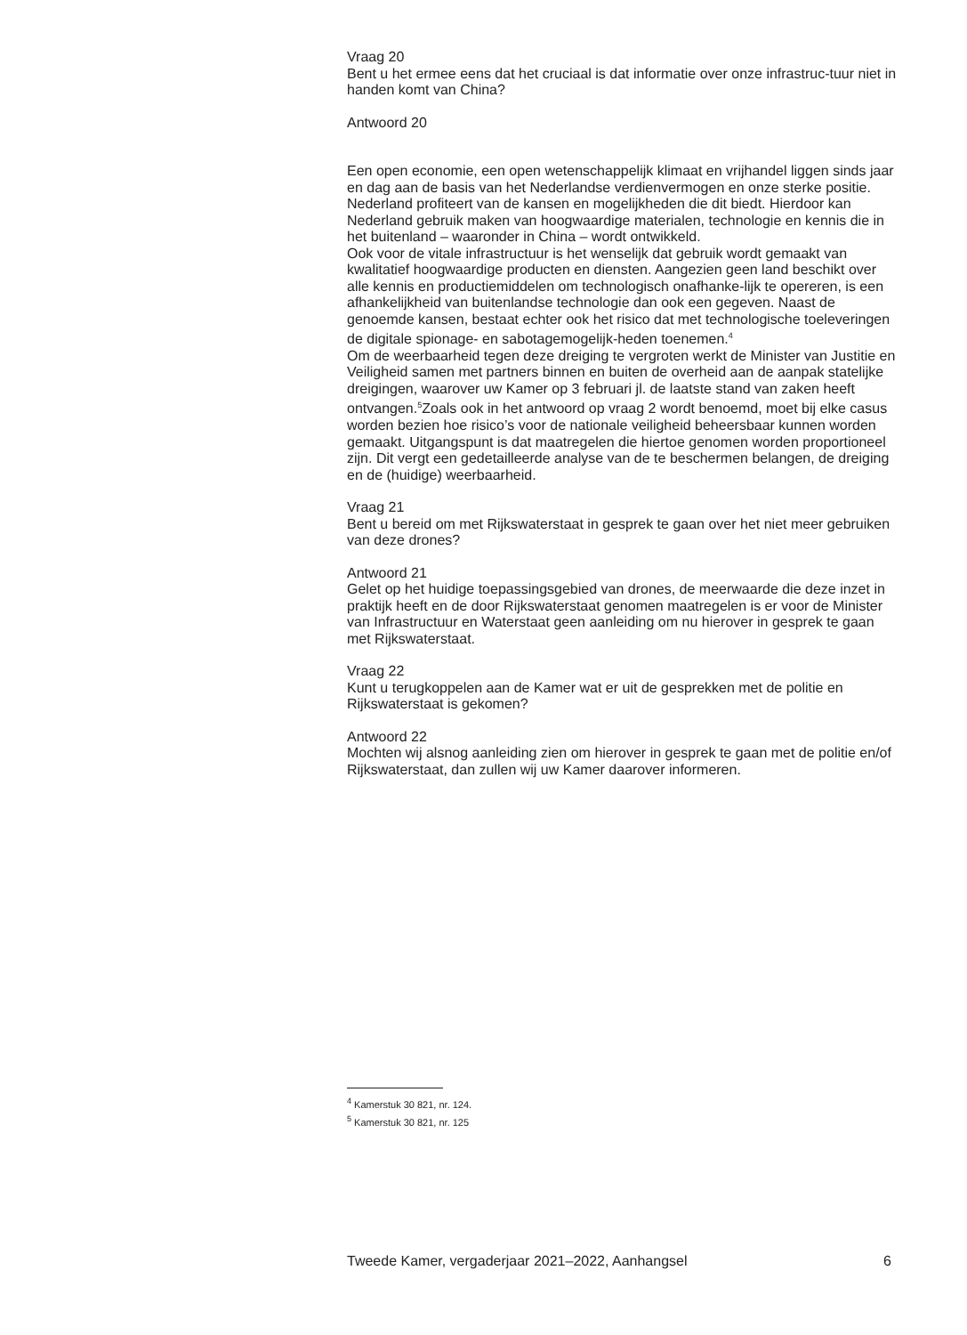Vraag 20
Bent u het ermee eens dat het cruciaal is dat informatie over onze infrastruc-tuur niet in handen komt van China?
Antwoord 20
Een open economie, een open wetenschappelijk klimaat en vrijhandel liggen sinds jaar en dag aan de basis van het Nederlandse verdienvermogen en onze sterke positie. Nederland profiteert van de kansen en mogelijkheden die dit biedt. Hierdoor kan Nederland gebruik maken van hoogwaardige materialen, technologie en kennis die in het buitenland – waaronder in China – wordt ontwikkeld.
Ook voor de vitale infrastructuur is het wenselijk dat gebruik wordt gemaakt van kwalitatief hoogwaardige producten en diensten. Aangezien geen land beschikt over alle kennis en productiemiddelen om technologisch onafhanke-lijk te opereren, is een afhankelijkheid van buitenlandse technologie dan ook een gegeven. Naast de genoemde kansen, bestaat echter ook het risico dat met technologische toeleveringen de digitale spionage- en sabotagemogelijk-heden toenemen.<sup>4</sup>
Om de weerbaarheid tegen deze dreiging te vergroten werkt de Minister van Justitie en Veiligheid samen met partners binnen en buiten de overheid aan de aanpak statelijke dreigingen, waarover uw Kamer op 3 februari jl. de laatste stand van zaken heeft ontvangen.<sup>5</sup>Zoals ook in het antwoord op vraag 2 wordt benoemd, moet bij elke casus worden bezien hoe risico’s voor de nationale veiligheid beheersbaar kunnen worden gemaakt. Uitgangspunt is dat maatregelen die hiertoe genomen worden proportioneel zijn. Dit vergt een gedetailleerde analyse van de te beschermen belangen, de dreiging en de (huidige) weerbaarheid.
Vraag 21
Bent u bereid om met Rijkswaterstaat in gesprek te gaan over het niet meer gebruiken van deze drones?
Antwoord 21
Gelet op het huidige toepassingsgebied van drones, de meerwaarde die deze inzet in praktijk heeft en de door Rijkswaterstaat genomen maatregelen is er voor de Minister van Infrastructuur en Waterstaat geen aanleiding om nu hierover in gesprek te gaan met Rijkswaterstaat.
Vraag 22
Kunt u terugkoppelen aan de Kamer wat er uit de gesprekken met de politie en Rijkswaterstaat is gekomen?
Antwoord 22
Mochten wij alsnog aanleiding zien om hierover in gesprek te gaan met de politie en/of Rijkswaterstaat, dan zullen wij uw Kamer daarover informeren.
<sup>4</sup> Kamerstuk 30 821, nr. 124.
<sup>5</sup> Kamerstuk 30 821, nr. 125
Tweede Kamer, vergaderjaar 2021–2022, Aanhangsel 6